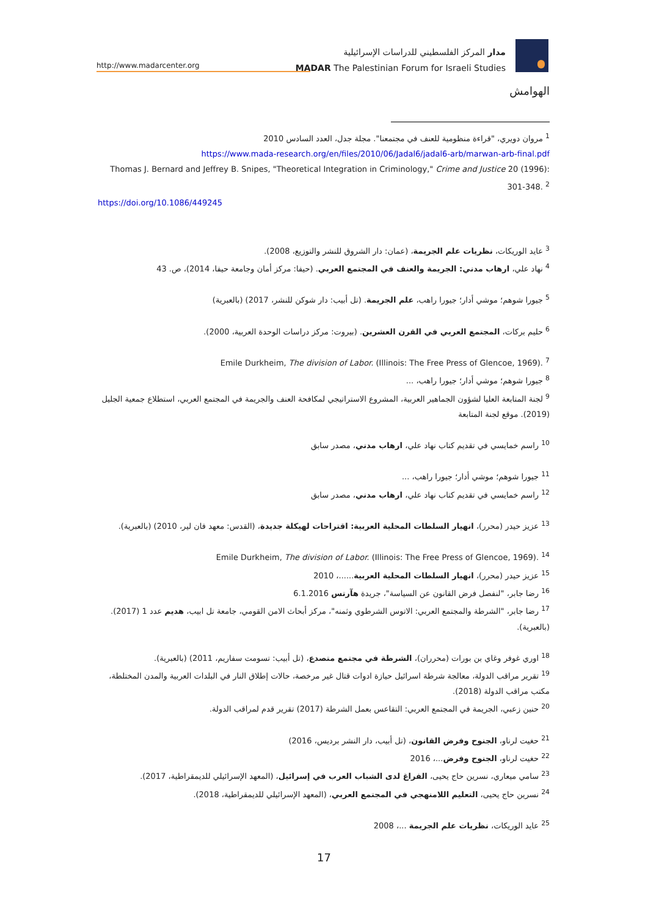http://www.madarcenter.org
مدار المركز الفلسطيني للدراسات الإسرائيلية
MADAR The Palestinian Forum for Israeli Studies
الهوامش
<sup>1</sup> مروان دويري، "قراءة منظومية للعنف في مجتمعنا". مجلة جدل، العدد السادس 2010
https://www.mada-research.org/en/files/2010/06/Jadal6/jadal6-arb/marwan-arb-final.pdf
Thomas J. Bernard and Jeffrey B. Snipes, "Theoretical Integration in Criminology," Crime and Justice 20 (1996): 301-348. <sup>2</sup>
https://doi.org/10.1086/449245
<sup>3</sup> عايد الوريكات، نظريات علم الجريمة، (عمان: دار الشروق للنشر والتوزيع، 2008).
<sup>4</sup> نهاد علي، ارهاب مدني: الجريمة والعنف في المجتمع العربي. (حيفا: مركز أمان وجامعة حيفا، 2014)، ص. 43
<sup>5</sup> جيورا شوهم؛ موشي أدار؛ جيورا راهب، علم الجريمة. (تل أبيب: دار شوكن للنشر، 2017) (بالعبرية)
<sup>6</sup> حليم بركات، المجتمع العربي في القرن العشرين. (بيروت: مركز دراسات الوحدة العربية، 2000).
Emile Durkheim, The division of Labor. (Illinois: The Free Press of Glencoe, 1969). <sup>7</sup>
<sup>8</sup> جيورا شوهم؛ موشي أدار؛ جيورا راهب، ...
<sup>9</sup> لجنة المتابعة العليا لشؤون الجماهير العربية، المشروع الاستراتيجي لمكافحة العنف والجريمة في المجتمع العربي، استطلاع جمعية الجليل (2019). موقع لجنة المتابعة
<sup>10</sup> راسم خمايسي في تقديم كتاب نهاد علي، ارهاب مدني، مصدر سابق
<sup>11</sup> جيورا شوهم؛ موشي أدار؛ جيورا راهب، ...
<sup>12</sup> راسم خمايسي في تقديم كتاب نهاد علي، ارهاب مدني، مصدر سابق
<sup>13</sup> عزيز حيدر (محرر)، انهيار السلطات المحلية العربية: اقتراحات لهيكلة جديدة، (القدس: معهد فان لير، 2010) (بالعبرية).
Emile Durkheim, The division of Labor. (Illinois: The Free Press of Glencoe, 1969). <sup>14</sup>
<sup>15</sup> عزيز حيدر (محرر)، انهيار السلطات المحلية العربية......، 2010
<sup>16</sup> رضا جابر، "لنفصل فرض القانون عن السياسة"، جريدة هآرتس 6.1.2016
<sup>17</sup> رضا جابر، "الشرطة والمجتمع العربي: الاتوس الشرطوي وثمنه"، مركز أبحاث الامن القومي، جامعة تل ابيب، هديم عدد 1 (2017). (بالعبرية).
<sup>18</sup> اوري غوفر وغاي بن بورات (محرران)، الشرطة في مجتمع متصدع، (تل أبيب: تسومت سفاريم، 2011) (بالعبرية).
<sup>19</sup> تقرير مراقب الدولة، معالجة شرطة اسرائيل حيازة ادوات قتال غير مرخصة، حالات إطلاق النار في البلدات العربية والمدن المختلطة، مكتب مراقب الدولة (2018).
<sup>20</sup> حنين زعبي، الجريمة في المجتمع العربي: التقاعس بعمل الشرطة (2017) تقرير قدم لمراقب الدولة.
<sup>21</sup> حغيت لرناو، الجنوح وفرض القانون، (تل أبيب، دار النشر برديس، 2016)
<sup>22</sup> حغيت لرناو، الجنوح وفرض...، 2016
<sup>23</sup> سامي ميعاري، نسرين حاج يحيى، الفراغ لدى الشباب العرب في إسرائيل، (المعهد الإسرائيلي للديمقراطية، 2017).
<sup>24</sup> نسرين حاج يحيى، التعليم اللامنهجي في المجتمع العربي، (المعهد الإسرائيلي للديمقراطية، 2018).
<sup>25</sup> عايد الوريكات، نظريات علم الجريمة ...، 2008
17